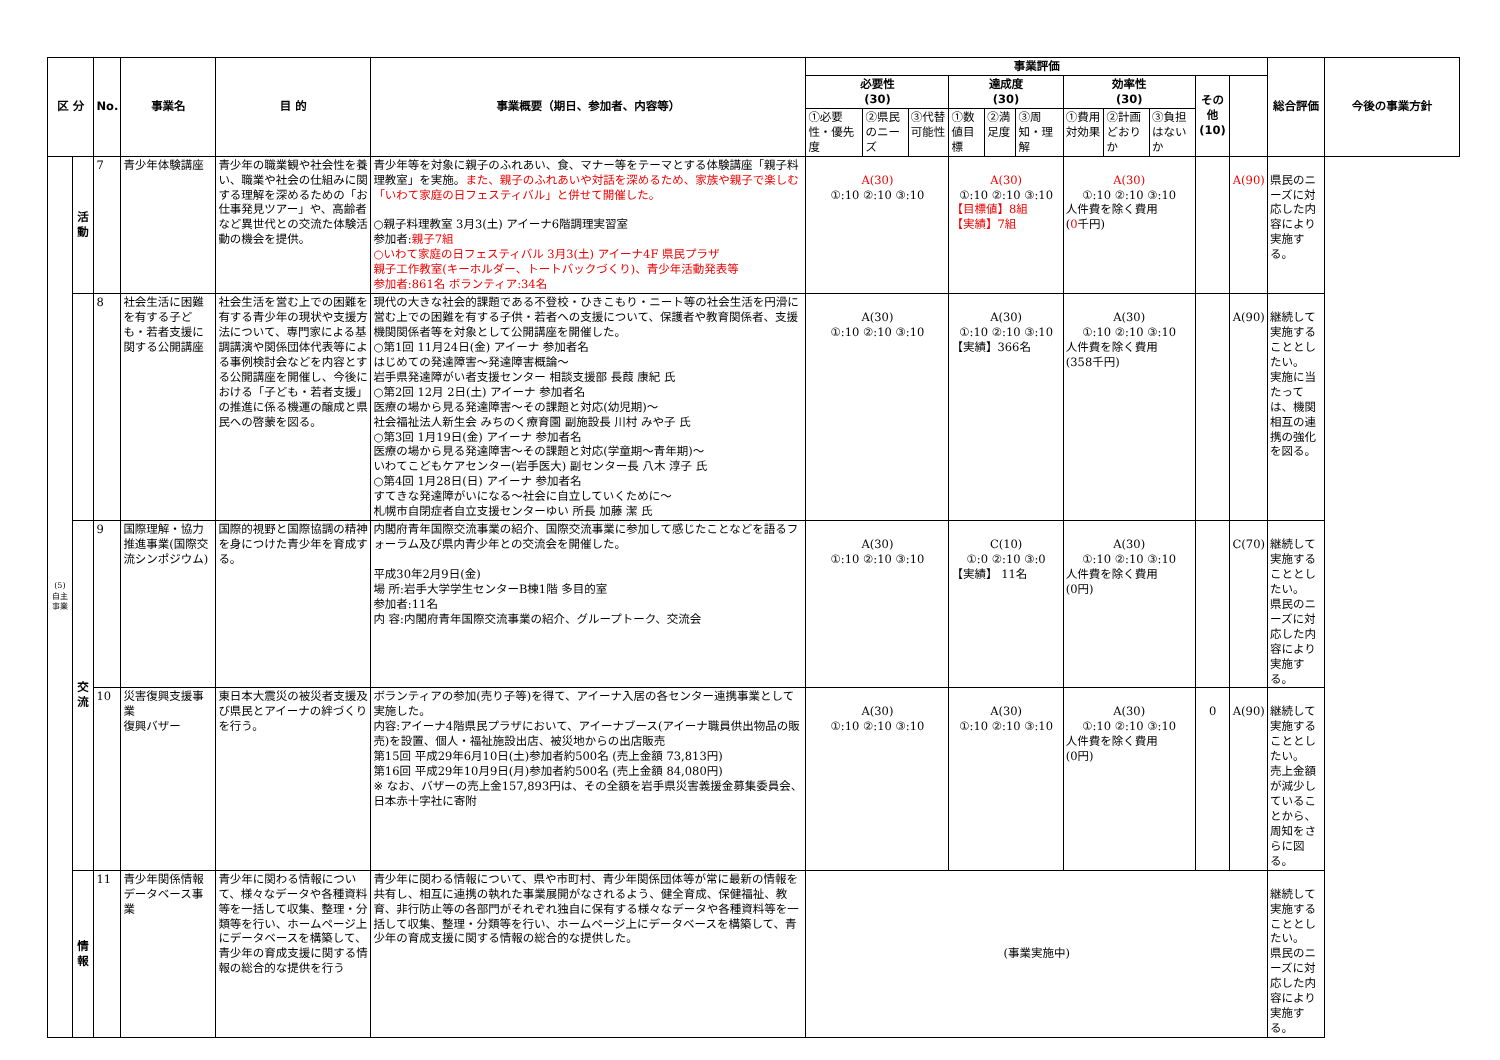| 区 分 | | No. | 事業名 | 目 的 | 事業概要（期日、参加者、内容等） | 事業評価 | | | | | | | | | | | 総合評価 | 今後の事業方針 |
| --- | --- | --- | --- | --- | --- | --- | --- | --- | --- | --- | --- | --- | --- | --- | --- | --- | --- | --- |
| | | | | | | 必要性 (30) | | | 達成度 (30) | | | 効率性 (30) | | | その他 (10) | | | |
| | | | | | | ①必要性・優先度 | ②県民のニーズ | ③代替可能性 | ①数値目標 | ②満足度 | ③周知・理解 | ①費用対効果 | ②計画どおりか | ③負担はないか | | | | |
| (5) 自主 事業 | 活 動 | 7 | 青少年体験講座 | 青少年の職業観や社会性を養い、職業や社会の仕組みに関する理解を深めるための「お仕事発見ツアー」や、高齢者など異世代との交流た体験活動の機会を提供。 | 青少年等を対象に親子のふれあい、食、マナー等をテーマとする体験講座「親子料理教室」を実施。 また、親子のふれあいや対話を深めるため、家族や親子で楽しむ「いわて家庭の日フェスティバル」と併せて開催した。 ○親子料理教室 3月3(土) アイーナ6階調理実習室 参加者: 親子7組 ○いわて家庭の日フェスティバル 3月3(土) アイーナ4F 県民プラザ 親子工作教室(キーホルダー、トートバックづくり)、青少年活動発表等 参加者:861名 ボランティア:34名 | A(30) ①:10 ②:10 ③:10 | | | A(30) ①:10 ②:10 ③:10 【目標値】8組 【実績】7組 | | | A(30) ①:10 ②:10 ③:10 人件費を除く費用 ( 0 千円) | | | | A(90) | 県民のニーズに対応した内容により実施する。 | |
| | | 8 | 社会生活に困難を有する子ども・若者支援に関する公開講座 | 社会生活を営む上での困難を有する青少年の現状や支援方法について、専門家による基調講演や関係団体代表等による事例検討会などを内容とする公開講座を開催し、今後における「子ども・若者支援」の推進に係る機運の醸成と県民への啓蒙を図る。 | 現代の大きな社会的課題である不登校・ひきこもり・ニート等の社会生活を円滑に営む上での困難を有する子供・若者への支援について、保護者や教育関係者、支援機関関係者等を対象として公開講座を開催した。 ○第1回 11月24日(金) アイーナ 参加者名 はじめての発達障害～発達障害概論～ 岩手県発達障がい者支援センター 相談支援部 長葭 康紀 氏 ○第2回 12月 2日(土) アイーナ 参加者名 医療の場から見る発達障害～その課題と対応(幼児期)～ 社会福祉法人新生会 みちのく療育園 副施設長 川村 みや子 氏 ○第3回 1月19日(金) アイーナ 参加者名 医療の場から見る発達障害～その課題と対応(学童期～青年期)～ いわてこどもケアセンター(岩手医大) 副センター長 八木 淳子 氏 ○第4回 1月28日(日) アイーナ 参加者名 すてきな発達障がいになる～社会に自立していくために～ 札幌市自閉症者自立支援センターゆい 所長 加藤 潔 氏 | A(30) ①:10 ②:10 ③:10 | | | A(30) ①:10 ②:10 ③:10 【実績】366名 | | | A(30) ①:10 ②:10 ③:10 人件費を除く費用 (358千円) | | | | A(90) | 継続して実施することとしたい。 実施に当たっては、機関相互の連携の強化を図る。 | |
| | 交 流 | 9 | 国際理解・協力推進事業(国際交流シンポジウム) | 国際的視野と国際協調の精神を身につけた青少年を育成する。 | 内閣府青年国際交流事業の紹介、国際交流事業に参加して感じたことなどを語るフォーラム及び県内青少年との交流会を開催した。 平成30年2月9日(金) 場 所:岩手大学学生センターB棟1階 多目的室 参加者:11名 内 容:内閣府青年国際交流事業の紹介、グループトーク、交流会 | A(30) ①:10 ②:10 ③:10 | | | C(10) ①:0 ②:10 ③:0 【実績】 11名 | | | A(30) ①:10 ②:10 ③:10 人件費を除く費用 (0円) | | | | C(70) | 継続して実施することとしたい。 県民のニーズに対応した内容により実施する。 | |
| | | 10 | 災害復興支援事業 復興バザー | 東日本大震災の被災者支援及び県民とアイーナの絆づくりを行う。 | ボランティアの参加(売り子等)を得て、アイーナ入居の各センター連携事業として実施した。 内容:アイーナ4階県民プラザにおいて、アイーナブース(アイーナ職員供出物品の販売)を設置、個人・福祉施設出店、被災地からの出店販売 第15回 平成29年6月10日(土)参加者約500名 (売上金額 73,813円) 第16回 平成29年10月9日(月)参加者約500名 (売上金額 84,080円) ※ なお、バザーの売上金157,893円は、その全額を岩手県災害義援金募集委員会、日本赤十字社に寄附 | A(30) ①:10 ②:10 ③:10 | | | A(30) ①:10 ②:10 ③:10 | | | A(30) ①:10 ②:10 ③:10 人件費を除く費用 (0円) | | | 0 | A(90) | 継続して実施することとしたい。 売上金額が減少していることから、周知をさらに図る。 | |
| | 情 報 | 11 | 青少年関係情報データベース事業 | 青少年に関わる情報について、様々なデータや各種資料等を一括して収集、整理・分類等を行い、ホームページ上にデータベースを構築して、青少年の育成支援に関する情報の総合的な提供を行う | 青少年に関わる情報について、県や市町村、青少年関係団体等が常に最新の情報を共有し、相互に連携の執れた事業展開がなされるよう、健全育成、保健福祉、教育、非行防止等の各部門がそれぞれ独自に保有する様々なデータや各種資料等を一括して収集、整理・分類等を行い、ホームページ上にデータベースを構築して、青少年の育成支援に関する情報の総合的な提供した。 | (事業実施中) | | | | | | | | | | | 継続して実施することとしたい。 県民のニーズに対応した内容により実施する。 | |